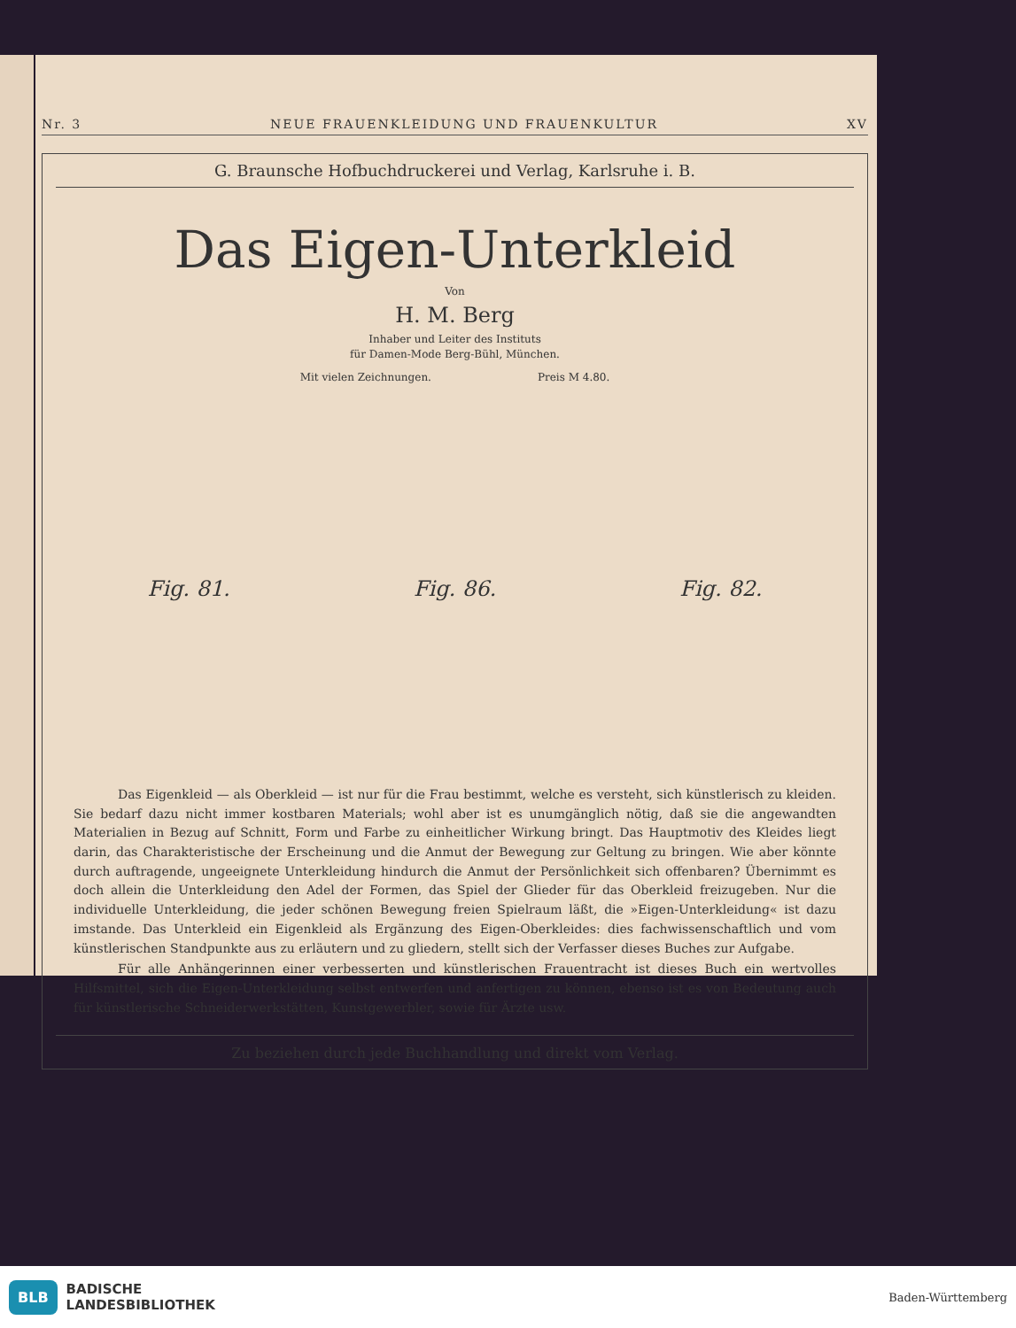Nr. 3 NEUE FRAUENKLEIDUNG UND FRAUENKULTUR XV
G. Braunsche Hofbuchdruckerei und Verlag, Karlsruhe i. B.
Das Eigen-Unterkleid
Von
H. M. Berg
Inhaber und Leiter des Instituts
für Damen-Mode Berg-Bühl, München.
Mit vielen Zeichnungen. Preis M 4.80.
Fig. 81. Fig. 86. Fig. 82.
Das Eigenkleid — als Oberkleid — ist nur für die Frau bestimmt, welche es versteht, sich künstlerisch zu kleiden. Sie bedarf dazu nicht immer kostbaren Materials; wohl aber ist es unumgänglich nötig, daß sie die angewandten Materialien in Bezug auf Schnitt, Form und Farbe zu einheitlicher Wirkung bringt. Das Hauptmotiv des Kleides liegt darin, das Charakteristische der Erscheinung und die Anmut der Bewegung zur Geltung zu bringen. Wie aber könnte durch auftragende, ungeeignete Unterkleidung hindurch die Anmut der Persönlichkeit sich offenbaren? Übernimmt es doch allein die Unterkleidung den Adel der Formen, das Spiel der Glieder für das Oberkleid freizugeben. Nur die individuelle Unterkleidung, die jeder schönen Bewegung freien Spielraum läßt, die »Eigen-Unterkleidung« ist dazu imstande. Das Unterkleid ein Eigenkleid als Ergänzung des Eigen-Oberkleides: dies fachwissenschaftlich und vom künstlerischen Standpunkte aus zu erläutern und zu gliedern, stellt sich der Verfasser dieses Buches zur Aufgabe.
Für alle Anhängerinnen einer verbesserten und künstlerischen Frauentracht ist dieses Buch ein wertvolles Hilfsmittel, sich die Eigen-Unterkleidung selbst entwerfen und anfertigen zu können, ebenso ist es von Bedeutung auch für künstlerische Schneiderwerkstätten, Kunstgewerbler, sowie für Ärzte usw.
Zu beziehen durch jede Buchhandlung und direkt vom Verlag.
BLB BADISCHE
LANDESBIBLIOTHEK
Baden-Württemberg